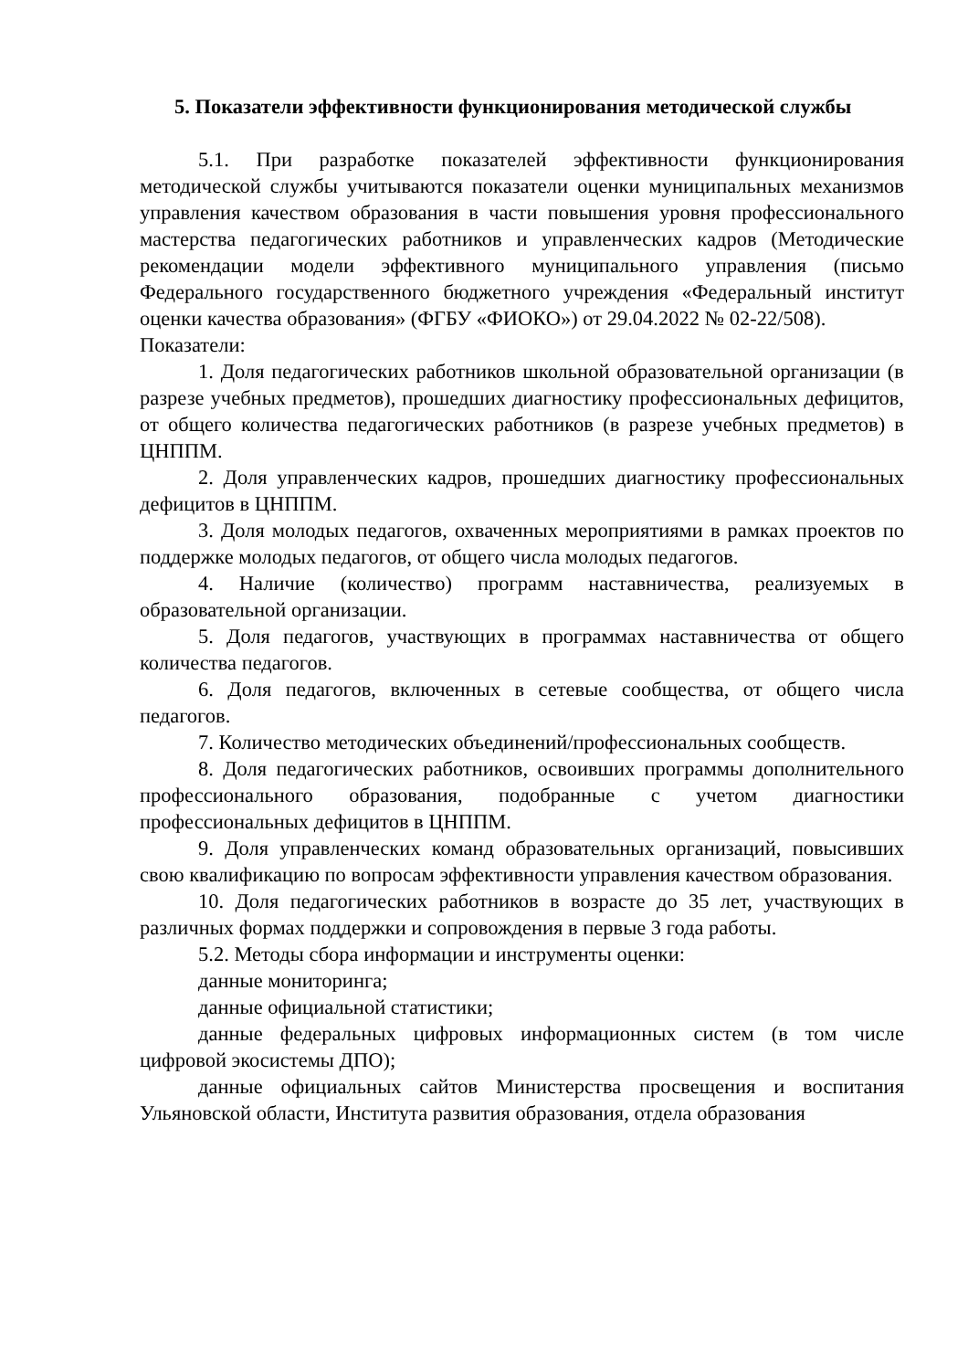5. Показатели эффективности функционирования методической службы
5.1. При разработке показателей эффективности функционирования методической службы учитываются показатели оценки муниципальных механизмов управления качеством образования в части повышения уровня профессионального мастерства педагогических работников и управленческих кадров (Методические рекомендации модели эффективного муниципального управления (письмо Федерального государственного бюджетного учреждения «Федеральный институт оценки качества образования» (ФГБУ «ФИОКО») от 29.04.2022 № 02-22/508).
Показатели:
1. Доля педагогических работников школьной образовательной организации (в разрезе учебных предметов), прошедших диагностику профессиональных дефицитов, от общего количества педагогических работников (в разрезе учебных предметов) в ЦНППМ.
2. Доля управленческих кадров, прошедших диагностику профессиональных дефицитов в ЦНППМ.
3. Доля молодых педагогов, охваченных мероприятиями в рамках проектов по поддержке молодых педагогов, от общего числа молодых педагогов.
4. Наличие (количество) программ наставничества, реализуемых в образовательной организации.
5. Доля педагогов, участвующих в программах наставничества от общего количества педагогов.
6. Доля педагогов, включенных в сетевые сообщества, от общего числа педагогов.
7. Количество методических объединений/профессиональных сообществ.
8. Доля педагогических работников, освоивших программы дополнительного профессионального образования, подобранные с учетом диагностики профессиональных дефицитов в ЦНППМ.
9. Доля управленческих команд образовательных организаций, повысивших свою квалификацию по вопросам эффективности управления качеством образования.
10. Доля педагогических работников в возрасте до 35 лет, участвующих в различных формах поддержки и сопровождения в первые 3 года работы.
5.2. Методы сбора информации и инструменты оценки:
данные мониторинга;
данные официальной статистики;
данные федеральных цифровых информационных систем (в том числе цифровой экосистемы ДПО);
данные официальных сайтов Министерства просвещения и воспитания Ульяновской области, Института развития образования, отдела образования